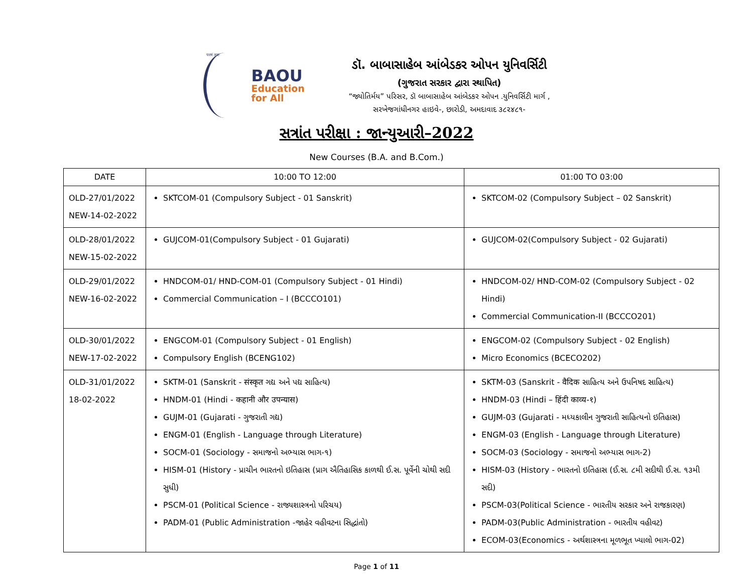परमं तपः
BAOU
Education
for All
ડૉ. બાબાસાહેબ આંબેડકર ઓપન યુનિવર્સિટી
(ગુજરાત સરકાર દ્વારા સ્થાપિત)
“જ્યોતિર્મય” પરિસર, ડૉ બાબાસાહેબ આંબેડકર ઓપન .યુનિવર્સિટી માર્ગ ,
સરખેજગાંધીનગર હાઇવે-, છારોડી, અમદાવાદ ૩૮૨૪૮૧-
સત્રાંત પરીક્ષા : જાન્યુઆરી–2022
New Courses (B.A. and B.Com.)
| DATE | 10:00 TO 12:00 | 01:00 TO 03:00 |
| --- | --- | --- |
| OLD-27/01/2022 NEW-14-02-2022 | SKTCOM-01 (Compulsory Subject - 01 Sanskrit) | SKTCOM-02 (Compulsory Subject – 02 Sanskrit) |
| OLD-28/01/2022 NEW-15-02-2022 | GUJCOM-01(Compulsory Subject - 01 Gujarati) | GUJCOM-02(Compulsory Subject - 02 Gujarati) |
| OLD-29/01/2022 NEW-16-02-2022 | HNDCOM-01/ HND-COM-01 (Compulsory Subject - 01 Hindi) Commercial Communication – I (BCCCO101) | HNDCOM-02/ HND-COM-02 (Compulsory Subject - 02 Hindi) Commercial Communication-II (BCCCO201) |
| OLD-30/01/2022 NEW-17-02-2022 | ENGCOM-01 (Compulsory Subject - 01 English) Compulsory English (BCENG102) | ENGCOM-02 (Compulsory Subject - 02 English) Micro Economics (BCECO202) |
| OLD-31/01/2022 18-02-2022 | SKTM-01 (Sanskrit - संस्कृत ગદ્ય અને પદ્ય સાહિત્ય) HNDM-01 (Hindi - कहानी और उपन्यास) GUJM-01 (Gujarati - ગુજરાતી ગદ્ય) ENGM-01 (English - Language through Literature) SOCM-01 (Sociology - સમાજનો અભ્યાસ ભાગ-૧) HISM-01 (History - પ્રાચીન ભારતનો ઇતિહાસ (પ્રાગ ઐતિહાસિક કાળથી ઈ.સ. પૂર્વેની ચોથી સદી સુધી) PSCM-01 (Political Science - રાજ્યશાસ્ત્રનો પરિચય) PADM-01 (Public Administration -જાહેર વહીવટના સિદ્ધાંતો) | SKTM-03 (Sanskrit - वैदिक સાહિત્ય અને ઉપનિષદ સાહિત્ય) HNDM-03 (Hindi – हिंदी काव्य-१) GUJM-03 (Gujarati - મધ્યકાલીન ગુજરાતી સાહિત્યનો ઇતિહાસ) ENGM-03 (English - Language through Literature) SOCM-03 (Sociology - સમાજનો અભ્યાસ ભાગ-2) HISM-03 (History - ભારતનો ઇતિહાસ (ઈ.સ. ૮મી સદીથી ઈ.સ. ૧૩મી સદી) PSCM-03(Political Science - ભારતીય સરકાર અને રાજકારણ) PADM-03(Public Administration - ભારતીય વહીવટ) ECOM-03(Economics - અર્થશાસ્ત્રના મૂળભૂત ખ્યાલો ભાગ-02) |
Page 1 of 11